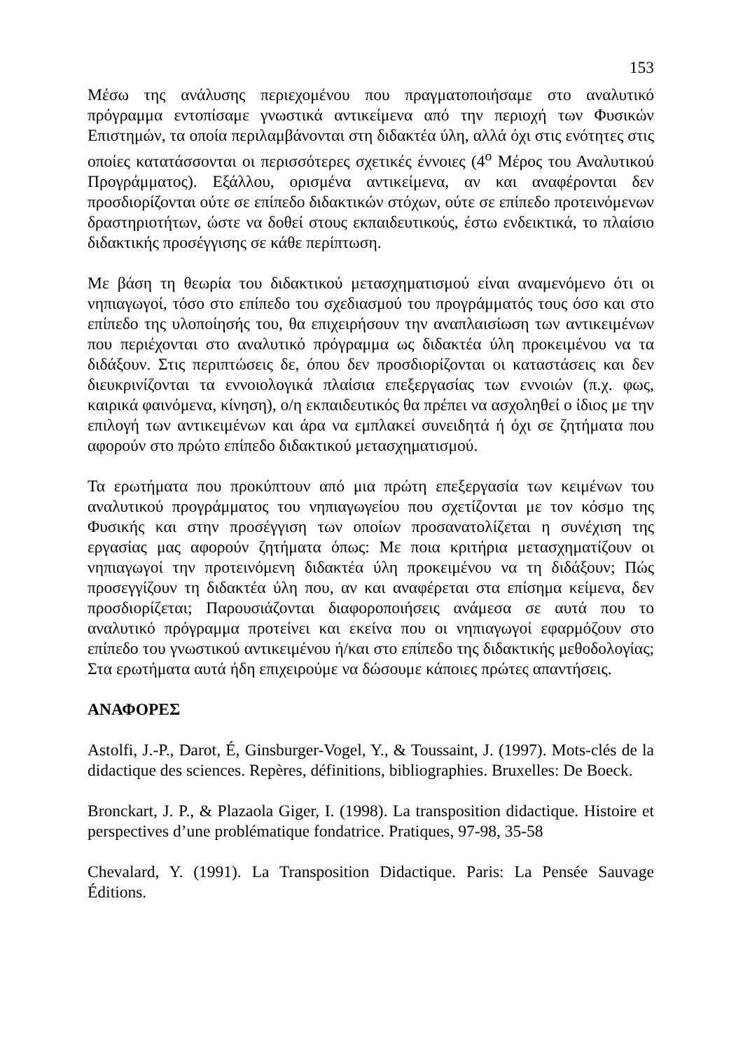153
Μέσω της ανάλυσης περιεχομένου που πραγματοποιήσαμε στο αναλυτικό πρόγραμμα εντοπίσαμε γνωστικά αντικείμενα από την περιοχή των Φυσικών Επιστημών, τα οποία περιλαμβάνονται στη διδακτέα ύλη, αλλά όχι στις ενότητες στις οποίες κατατάσσονται οι περισσότερες σχετικές έννοιες (4<sup>ο</sup> Μέρος του Αναλυτικού Προγράμματος). Εξάλλου, ορισμένα αντικείμενα, αν και αναφέρονται δεν προσδιορίζονται ούτε σε επίπεδο διδακτικών στόχων, ούτε σε επίπεδο προτεινόμενων δραστηριοτήτων, ώστε να δοθεί στους εκπαιδευτικούς, έστω ενδεικτικά, το πλαίσιο διδακτικής προσέγγισης σε κάθε περίπτωση.
Με βάση τη θεωρία του διδακτικού μετασχηματισμού είναι αναμενόμενο ότι οι νηπιαγωγοί, τόσο στο επίπεδο του σχεδιασμού του προγράμματός τους όσο και στο επίπεδο της υλοποίησής του, θα επιχειρήσουν την αναπλαισίωση των αντικειμένων που περιέχονται στο αναλυτικό πρόγραμμα ως διδακτέα ύλη προκειμένου να τα διδάξουν. Στις περιπτώσεις δε, όπου δεν προσδιορίζονται οι καταστάσεις και δεν διευκρινίζονται τα εννοιολογικά πλαίσια επεξεργασίας των εννοιών (π.χ. φως, καιρικά φαινόμενα, κίνηση), ο/η εκπαιδευτικός θα πρέπει να ασχοληθεί ο ίδιος με την επιλογή των αντικειμένων και άρα να εμπλακεί συνειδητά ή όχι σε ζητήματα που αφορούν στο πρώτο επίπεδο διδακτικού μετασχηματισμού.
Τα ερωτήματα που προκύπτουν από μια πρώτη επεξεργασία των κειμένων του αναλυτικού προγράμματος του νηπιαγωγείου που σχετίζονται με τον κόσμο της Φυσικής και στην προσέγγιση των οποίων προσανατολίζεται η συνέχιση της εργασίας μας αφορούν ζητήματα όπως: Με ποια κριτήρια μετασχηματίζουν οι νηπιαγωγοί την προτεινόμενη διδακτέα ύλη προκειμένου να τη διδάξουν; Πώς προσεγγίζουν τη διδακτέα ύλη που, αν και αναφέρεται στα επίσημα κείμενα, δεν προσδιορίζεται; Παρουσιάζονται διαφοροποιήσεις ανάμεσα σε αυτά που το αναλυτικό πρόγραμμα προτείνει και εκείνα που οι νηπιαγωγοί εφαρμόζουν στο επίπεδο του γνωστικού αντικειμένου ή/και στο επίπεδο της διδακτικής μεθοδολογίας; Στα ερωτήματα αυτά ήδη επιχειρούμε να δώσουμε κάποιες πρώτες απαντήσεις.
ΑΝΑΦΟΡΕΣ
Astolfi, J.-P., Darot, É, Ginsburger-Vogel, Y., & Toussaint, J. (1997). Mots-clés de la didactique des sciences. Repères, définitions, bibliographies. Bruxelles: De Boeck.
Bronckart, J. P., & Plazaola Giger, I. (1998). La transposition didactique. Histoire et perspectives d’une problématique fondatrice. Pratiques, 97-98, 35-58
Chevalard, Y. (1991). La Transposition Didactique. Paris: La Pensée Sauvage Éditions.